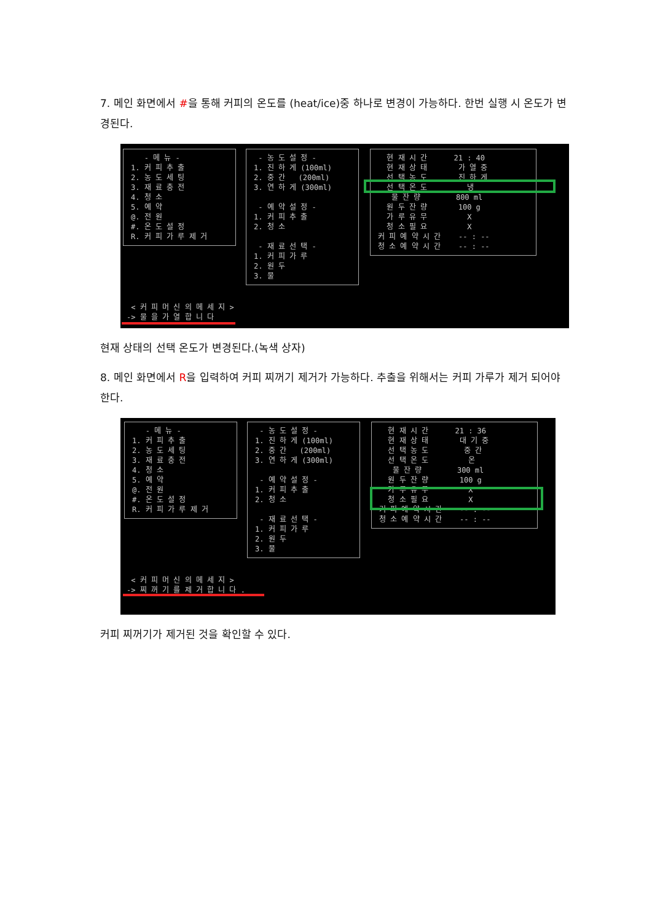7. 메인 화면에서 #을 통해 커피의 온도를 (heat/ice)중 하나로 변경이 가능하다. 한번 실행 시 온도가 변경된다.
- 메 뉴 - 1. 커 피 추 출 2. 농 도 세 팅 3. 재 료 충 전 4. 청 소 5. 예 약 @. 전 원 #. 온 도 설 정 R. 커 피 가 루 제 거
- 농 도 설 정 - 1. 진 하 게 (100ml) 2. 중 간 (200ml) 3. 연 하 게 (300ml) - 예 약 설 정 - 1. 커 피 추 출 2. 청 소 - 재 료 선 택 - 1. 커 피 가 루 2. 원 두 3. 물
현 재 시 간 21 : 40 현 재 상 태 가 열 중 선 택 농 도 진 하 게 선 택 온 도 냉 물 잔 량 800 ml 원 두 잔 량 100 g 가 루 유 무 X 청 소 필 요 X 커 피 예 약 시 간 -- : -- 청 소 예 약 시 간 -- : --
< 커 피 머 신 의 메 세 지 > -> 물 을 가 열 합 니 다
현재 상태의 선택 온도가 변경된다.(녹색 상자)
8. 메인 화면에서 R을 입력하여 커피 찌꺼기 제거가 가능하다. 추출을 위해서는 커피 가루가 제거 되어야 한다.
- 메 뉴 - 1. 커 피 추 출 2. 농 도 세 팅 3. 재 료 충 전 4. 청 소 5. 예 약 @. 전 원 #. 온 도 설 정 R. 커 피 가 루 제 거
- 농 도 설 정 - 1. 진 하 게 (100ml) 2. 중 간 (200ml) 3. 연 하 게 (300ml) - 예 약 설 정 - 1. 커 피 추 출 2. 청 소 - 재 료 선 택 - 1. 커 피 가 루 2. 원 두 3. 물
현 재 시 간 21 : 36 현 재 상 태 대 기 중 선 택 농 도 중 간 선 택 온 도 온 물 잔 량 300 ml 원 두 잔 량 100 g 가 루 유 무 X 청 소 필 요 X 커 피 예 약 시 간 -- : -- 청 소 예 약 시 간 -- : --
< 커 피 머 신 의 메 세 지 > -> 찌 꺼 기 를 제 거 합 니 다 .
커피 찌꺼기가 제거된 것을 확인할 수 있다.